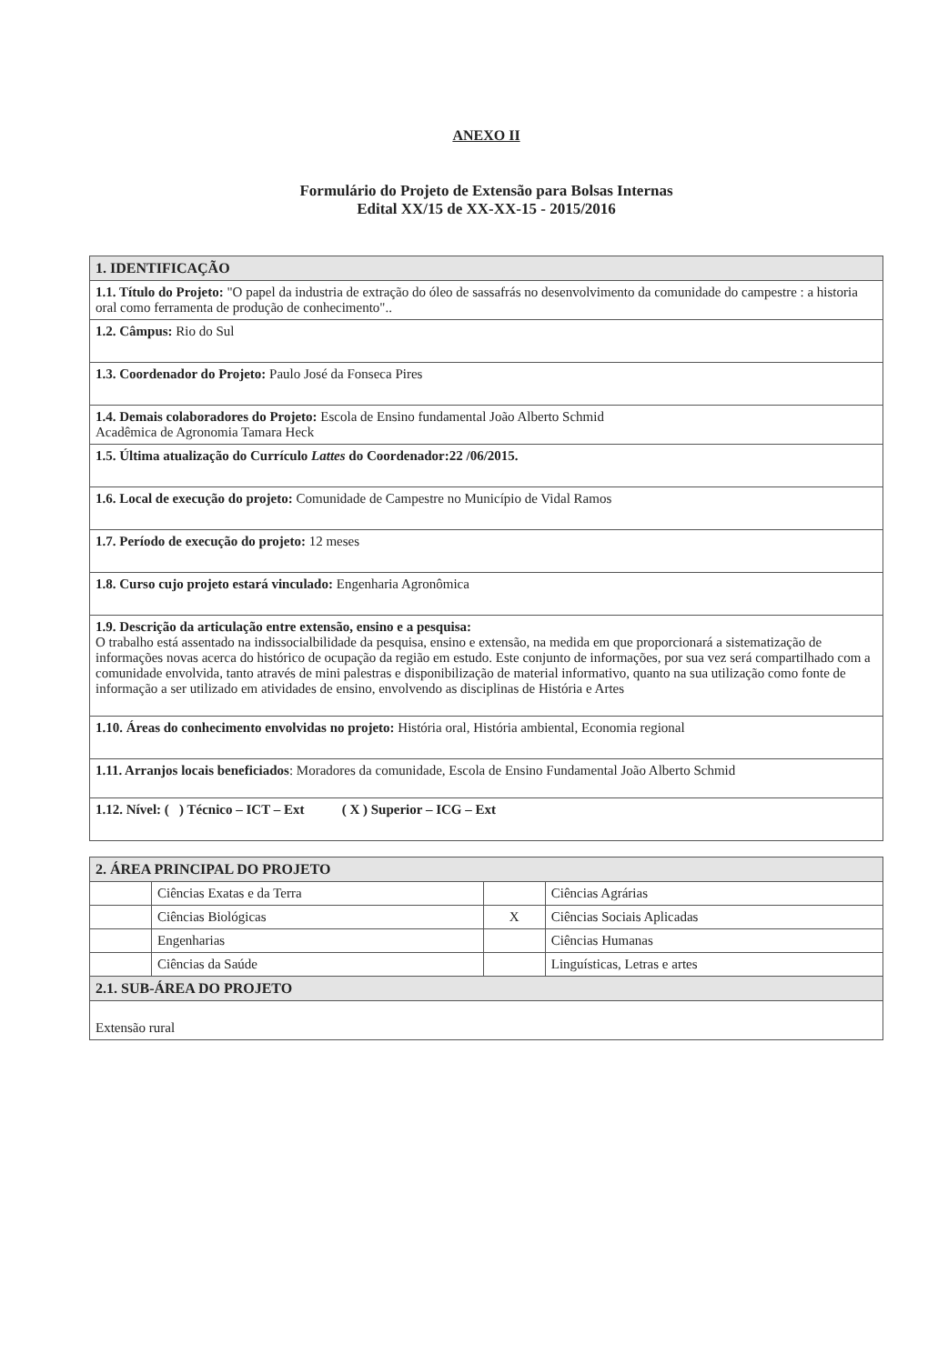ANEXO II
Formulário do Projeto de Extensão para Bolsas Internas
Edital XX/15 de XX-XX-15 - 2015/2016
| 1. IDENTIFICAÇÃO |
| 1.1. Título do Projeto: "O papel da industria de extração do óleo de sassafrás no desenvolvimento da comunidade do campestre : a historia oral como ferramenta de produção de conhecimento".. |
| 1.2. Câmpus: Rio do Sul |
| 1.3. Coordenador do Projeto: Paulo José da Fonseca Pires |
| 1.4. Demais colaboradores do Projeto: Escola de Ensino fundamental João Alberto Schmid Acadêmica de Agronomia Tamara Heck |
| 1.5. Última atualização do Currículo Lattes do Coordenador:22 /06/2015. |
| 1.6. Local de execução do projeto: Comunidade de Campestre no Município de Vidal Ramos |
| 1.7. Período de execução do projeto: 12 meses |
| 1.8. Curso cujo projeto estará vinculado: Engenharia Agronômica |
| 1.9. Descrição da articulação entre extensão, ensino e a pesquisa: O trabalho está assentado na indissocialbilidade da pesquisa, ensino e extensão, na medida em que proporcionará a sistematização de informações novas acerca do histórico de ocupação da região em estudo. Este conjunto de informações, por sua vez será compartilhado com a comunidade envolvida, tanto através de mini palestras e disponibilização de material informativo, quanto na sua utilização como fonte de informação a ser utilizado em atividades de ensino, envolvendo as disciplinas de História e Artes |
| 1.10. Áreas do conhecimento envolvidas no projeto: História oral, História ambiental, Economia regional |
| 1.11. Arranjos locais beneficiados : Moradores da comunidade, Escola de Ensino Fundamental João Alberto Schmid |
| 1.12. Nível: ( ) Técnico – ICT – Ext ( X ) Superior – ICG – Ext |
| 2. ÁREA PRINCIPAL DO PROJETO | | | |
| | Ciências Exatas e da Terra | | Ciências Agrárias |
| | Ciências Biológicas | X | Ciências Sociais Aplicadas |
| | Engenharias | | Ciências Humanas |
| | Ciências da Saúde | | Linguísticas, Letras e artes |
| 2.1. SUB-ÁREA DO PROJETO | | | |
| Extensão rural | | | |